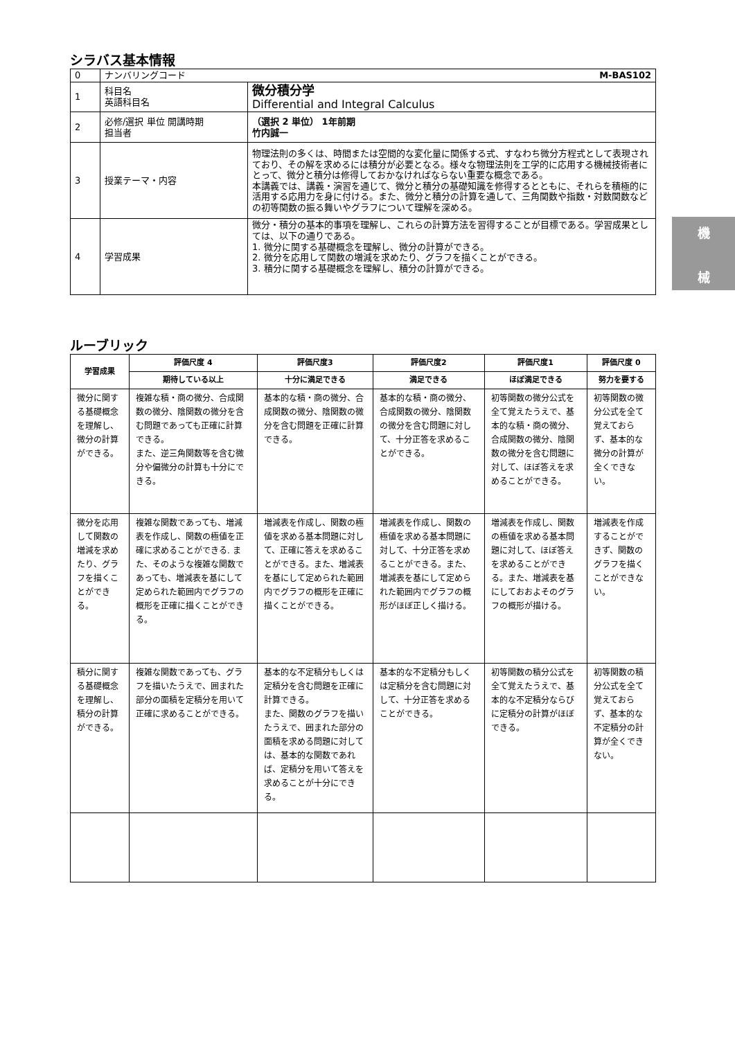シラバス基本情報
| 0 | ナンバリングコード M-BAS102 | |
| 1 | 科目名 英語科目名 | 微分積分学 Differential and Integral Calculus |
| 2 | 必修/選択 単位 開講時期 担当者 | （選択 2 単位） 1年前期 竹内誠一 |
| 3 | 授業テーマ・内容 | 物理法則の多くは、時間または空間的な変化量に関係する式、すなわち微分方程式として表現されており、その解を求めるには積分が必要となる。様々な物理法則を工学的に応用する機械技術者にとって、微分と積分は修得しておかなければならない重要な概念である。 本講義では、講義・演習を通じて、微分と積分の基礎知識を修得するとともに、それらを積極的に活用する応用力を身に付ける。また、微分と積分の計算を通して、三角関数や指数・対数関数などの初等関数の振る舞いやグラフについて理解を深める。 |
| 4 | 学習成果 | 微分・積分の基本的事項を理解し、これらの計算方法を習得することが目標である。学習成果としては、以下の通りである。 1. 微分に関する基礎概念を理解し、微分の計算ができる。 2. 微分を応用して関数の増減を求めたり、グラフを描くことができる。 3. 積分に関する基礎概念を理解し、積分の計算ができる。 |
ルーブリック
| 学習成果 | 評価尺度 4 | 評価尺度3 | 評価尺度2 | 評価尺度1 | 評価尺度 0 |
| --- | --- | --- | --- | --- | --- |
| | 期待している以上 | 十分に満足できる | 満足できる | ほぼ満足できる | 努力を要する |
| 微分に関する基礎概念を理解し、微分の計算ができる。 | 複雑な積・商の微分、合成関数の微分、陰関数の微分を含む問題であっても正確に計算できる。 また、逆三角関数等を含む微分や偏微分の計算も十分にできる。 | 基本的な積・商の微分、合成関数の微分、陰関数の微分を含む問題を正確に計算できる。 | 基本的な積・商の微分、合成関数の微分、陰関数の微分を含む問題に対して、十分正答を求めることができる。 | 初等関数の微分公式を全て覚えたうえで、基本的な積・商の微分、合成関数の微分、陰関数の微分を含む問題に対して、ほぼ答えを求めることができる。 | 初等関数の微分公式を全て覚えておらず、基本的な微分の計算が全くできない。 |
| 微分を応用して関数の増減を求めたり、グラフを描くことができる。 | 複雑な関数であっても、増減表を作成し、関数の極値を正確に求めることができる. また、そのような複雑な関数であっても、増減表を基にして定められた範囲内でグラフの概形を正確に描くことができる。 | 増減表を作成し、関数の極値を求める基本問題に対して、正確に答えを求めることができる。また、増減表を基にして定められた範囲内でグラフの概形を正確に描くことができる。 | 増減表を作成し、関数の極値を求める基本問題に対して、十分正答を求めることができる。また、増減表を基にして定められた範囲内でグラフの概形がほぼ正しく描ける。 | 増減表を作成し、関数の極値を求める基本問題に対して、ほぼ答えを求めることができる。また、増減表を基にしておおよそのグラフの概形が描ける。 | 増減表を作成することができず、関数のグラフを描くことができない。 |
| 積分に関する基礎概念を理解し、積分の計算ができる。 | 複雑な関数であっても、グラフを描いたうえで、囲まれた部分の面積を定積分を用いて正確に求めることができる。 | 基本的な不定積分もしくは定積分を含む問題を正確に計算できる。 また、関数のグラフを描いたうえで、囲まれた部分の面積を求める問題に対しては、基本的な関数であれば、定積分を用いて答えを求めることが十分にできる。 | 基本的な不定積分もしくは定積分を含む問題に対して、十分正答を求めることができる。 | 初等関数の積分公式を全て覚えたうえで、基本的な不定積分ならびに定積分の計算がほぼできる。 | 初等関数の積分公式を全て覚えておらず、基本的な不定積分の計算が全くできない。 |
機
械